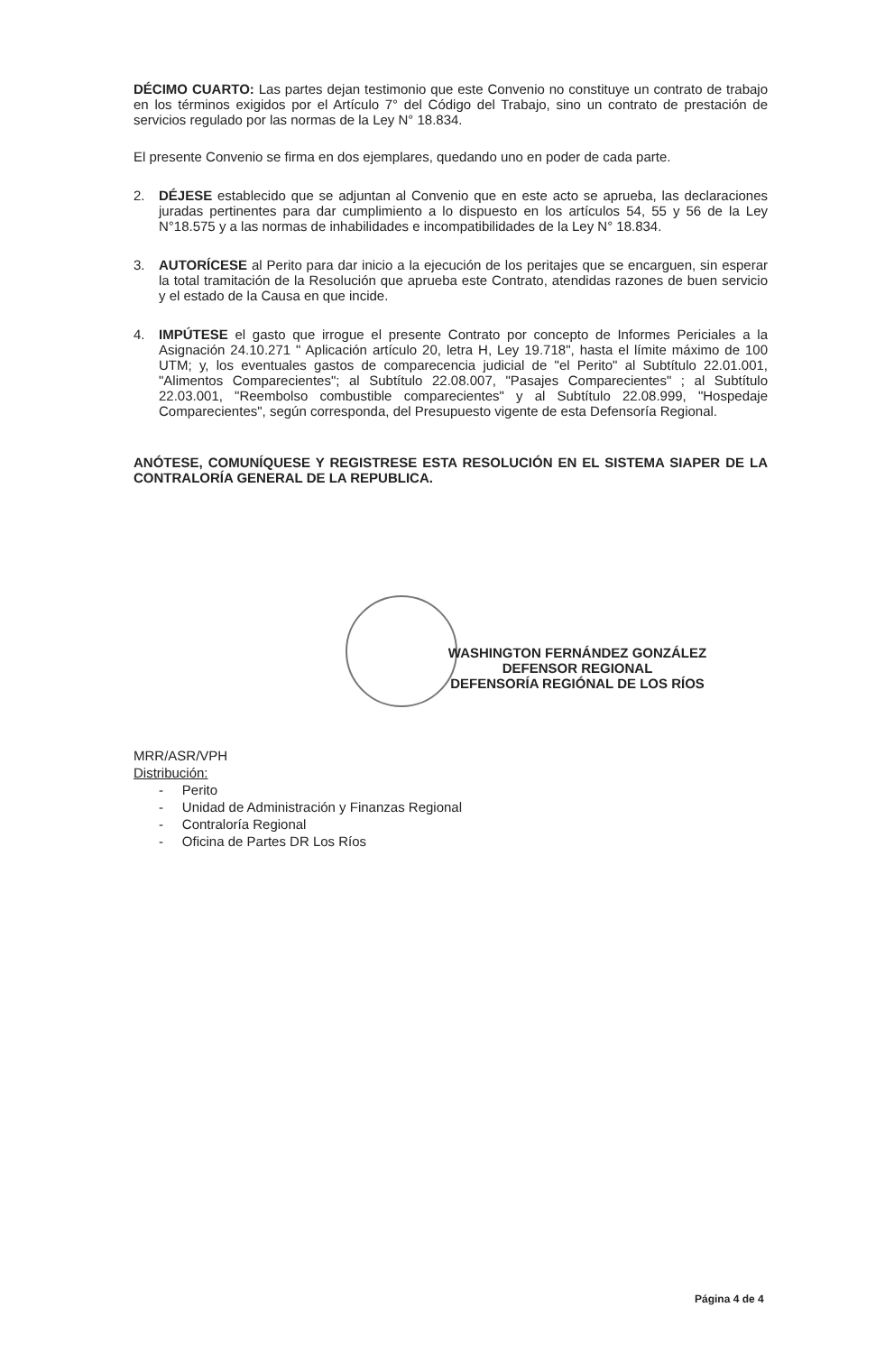DÉCIMO CUARTO: Las partes dejan testimonio que este Convenio no constituye un contrato de trabajo en los términos exigidos por el Artículo 7° del Código del Trabajo, sino un contrato de prestación de servicios regulado por las normas de la Ley N° 18.834.
El presente Convenio se firma en dos ejemplares, quedando uno en poder de cada parte.
2. DÉJESE establecido que se adjuntan al Convenio que en este acto se aprueba, las declaraciones juradas pertinentes para dar cumplimiento a lo dispuesto en los artículos 54, 55 y 56 de la Ley N°18.575 y a las normas de inhabilidades e incompatibilidades de la Ley N° 18.834.
3. AUTORÍCESE al Perito para dar inicio a la ejecución de los peritajes que se encarguen, sin esperar la total tramitación de la Resolución que aprueba este Contrato, atendidas razones de buen servicio y el estado de la Causa en que incide.
4. IMPÚTESE el gasto que irrogue el presente Contrato por concepto de Informes Periciales a la Asignación 24.10.271 " Aplicación artículo 20, letra H, Ley 19.718", hasta el límite máximo de 100 UTM; y, los eventuales gastos de comparecencia judicial de "el Perito" al Subtítulo 22.01.001, "Alimentos Comparecientes"; al Subtítulo 22.08.007, "Pasajes Comparecientes" ; al Subtítulo 22.03.001, "Reembolso combustible comparecientes" y al Subtítulo 22.08.999, "Hospedaje Comparecientes", según corresponda, del Presupuesto vigente de esta Defensoría Regional.
ANÓTESE, COMUNÍQUESE Y REGISTRESE ESTA RESOLUCIÓN EN EL SISTEMA SIAPER DE LA CONTRALORÍA GENERAL DE LA REPUBLICA.
WASHINGTON FERNÁNDEZ GONZÁLEZ
DEFENSOR REGIONAL
DEFENSORÍA REGIÓNAL DE LOS RÍOS
MRR/ASR/VPH
Distribución:
- Perito
- Unidad de Administración y Finanzas Regional
- Contraloría Regional
- Oficina de Partes DR Los Ríos
Página 4 de 4